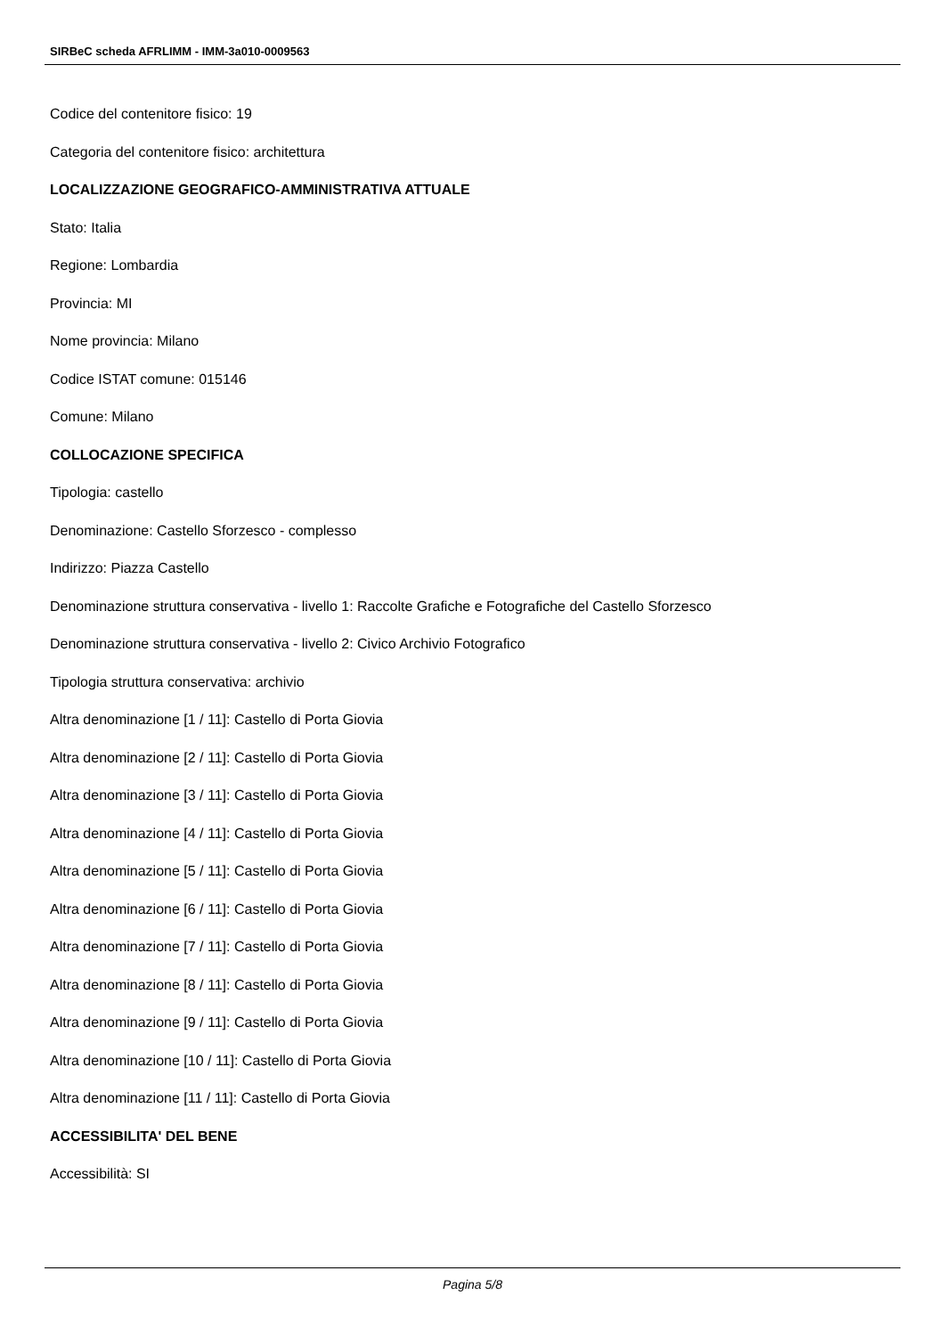SIRBeC scheda AFRLIMM - IMM-3a010-0009563
Codice del contenitore fisico: 19
Categoria del contenitore fisico: architettura
LOCALIZZAZIONE GEOGRAFICO-AMMINISTRATIVA ATTUALE
Stato: Italia
Regione: Lombardia
Provincia: MI
Nome provincia: Milano
Codice ISTAT comune: 015146
Comune: Milano
COLLOCAZIONE SPECIFICA
Tipologia: castello
Denominazione: Castello Sforzesco - complesso
Indirizzo: Piazza Castello
Denominazione struttura conservativa - livello 1: Raccolte Grafiche e Fotografiche del Castello Sforzesco
Denominazione struttura conservativa - livello 2: Civico Archivio Fotografico
Tipologia struttura conservativa: archivio
Altra denominazione [1 / 11]: Castello di Porta Giovia
Altra denominazione [2 / 11]: Castello di Porta Giovia
Altra denominazione [3 / 11]: Castello di Porta Giovia
Altra denominazione [4 / 11]: Castello di Porta Giovia
Altra denominazione [5 / 11]: Castello di Porta Giovia
Altra denominazione [6 / 11]: Castello di Porta Giovia
Altra denominazione [7 / 11]: Castello di Porta Giovia
Altra denominazione [8 / 11]: Castello di Porta Giovia
Altra denominazione [9 / 11]: Castello di Porta Giovia
Altra denominazione [10 / 11]: Castello di Porta Giovia
Altra denominazione [11 / 11]: Castello di Porta Giovia
ACCESSIBILITA' DEL BENE
Accessibilità: SI
Pagina 5/8